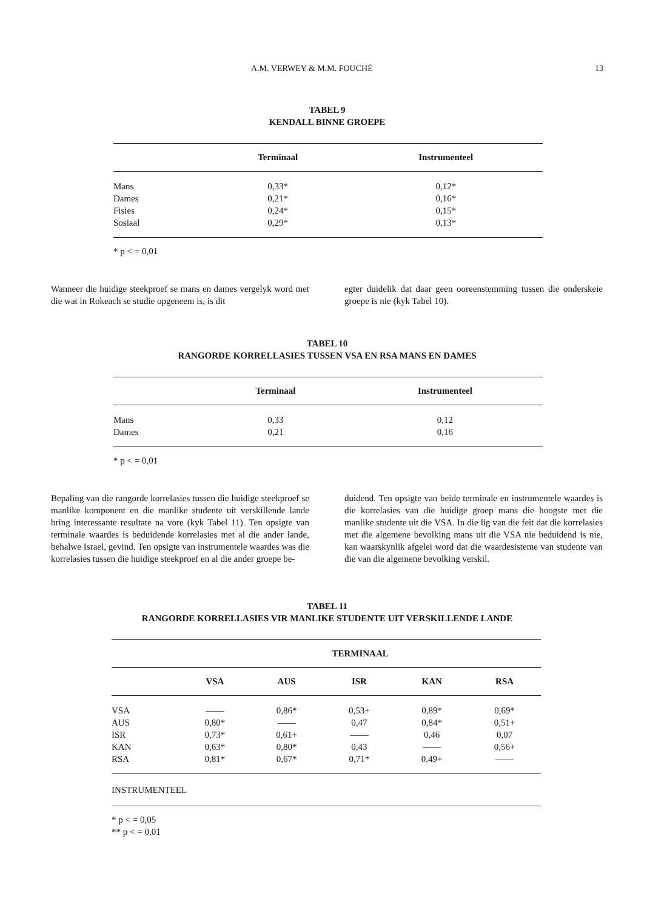A.M. VERWEY & M.M. FOUCHÉ 13
TABEL 9
KENDALL BINNE GROEPE
| | Terminaal | Instrumenteel |
| --- | --- | --- |
| Mans | 0,33* | 0,12* |
| Dames | 0,21* | 0,16* |
| Fisies | 0,24* | 0,15* |
| Sosiaal | 0,29* | 0,13* |
* p < = 0,01
Wanneer die huidige steekproef se mans en dames vergelyk word met die wat in Rokeach se studie opgeneem is, is dit
egter duidelik dat daar geen ooreenstemming tussen die onderskeie groepe is nie (kyk Tabel 10).
TABEL 10
RANGORDE KORRELLASIES TUSSEN VSA EN RSA MANS EN DAMES
| | Terminaal | Instrumenteel |
| --- | --- | --- |
| Mans | 0,33 | 0,12 |
| Dames | 0,21 | 0,16 |
* p < = 0,01
Bepaling van die rangorde korrelasies tussen die huidige steekproef se manlike komponent en die manlike studente uit verskillende lande bring interessante resultate na vore (kyk Tabel 11). Ten opsigte van terminale waardes is beduidende korrelasies met al die ander lande, behalwe Israel, gevind. Ten opsigte van instrumentele waardes was die korrelasies tussen die huidige steekproef en al die ander groepe be-
duidend. Ten opsigte van beide terminale en instrumentele waardes is die korrelasies van die huidige groep mans die hoogste met die manlike studente uit die VSA. In die lig van die feit dat die korrelasies met die algemene bevolking mans uit die VSA nie beduidend is nie, kan waarskynlik afgelei word dat die waardesisteme van studente van die van die algemene bevolking verskil.
TABEL 11
RANGORDE KORRELLASIES VIR MANLIKE STUDENTE UIT VERSKILLENDE LANDE
| | TERMINAAL | | | | |
| --- | --- | --- | --- | --- | --- |
| | VSA | AUS | ISR | KAN | RSA |
| VSA | —— | 0,86* | 0,53+ | 0,89* | 0,69* |
| AUS | 0,80* | —— | 0,47 | 0,84* | 0,51+ |
| ISR | 0,73* | 0,61+ | —— | 0,46 | 0,07 |
| KAN | 0,63* | 0,80* | 0,43 | —— | 0,56+ |
| RSA | 0,81* | 0,67* | 0,71* | 0,49+ | —— |
| INSTRUMENTEEL | | | | | |
* p < = 0,05
** p < = 0,01